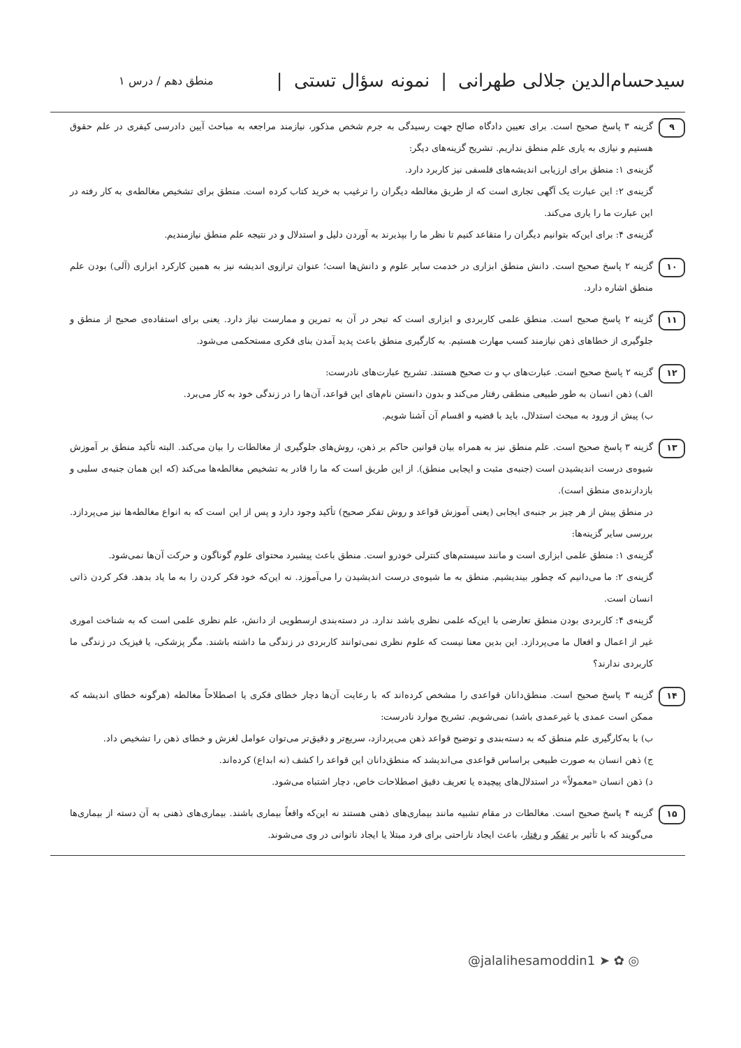سیدحسام‌الدین جلالی طهرانی | نمونه سؤال تستی | منطق دهم / درس ۱
۹
گزینه ۳ پاسخ صحیح است. برای تعیین دادگاه صالح جهت رسیدگی به جرم شخص مذکور، نیازمند مراجعه به مباحث آیین دادرسی کیفری در علم حقوق هستیم و نیازی به یاری علم منطق نداریم. تشریح گزینه‌های دیگر:
گزینه‌ی ۱: منطق برای ارزیابی اندیشه‌های فلسفی نیز کاربرد دارد.
گزینه‌ی ۲: این عبارت یک آگهی تجاری است که از طریق مغالطه دیگران را ترغیب به خرید کتاب کرده است. منطق برای تشخیص مغالطه‌ی به کار رفته در این عبارت ما را یاری می‌کند.
گزینه‌ی ۴: برای این‌که بتوانیم دیگران را متقاعد کنیم تا نظر ما را بپذیرند به آوردن دلیل و استدلال و در نتیجه علم منطق نیازمندیم.
۱۰
گزینه ۲ پاسخ صحیح است. دانش منطق ابزاری در خدمت سایر علوم و دانش‌ها است؛ عنوان ترازوی اندیشه نیز به همین کارکرد ابزاری (آلی) بودن علم منطق اشاره دارد.
۱۱
گزینه ۲ پاسخ صحیح است. منطق علمی کاربردی و ابزاری است که تبحر در آن به تمرین و ممارست نیاز دارد. یعنی برای استفاده‌ی صحیح از منطق و جلوگیری از خطاهای ذهن نیازمند کسب مهارت هستیم. به کارگیری منطق باعث پدید آمدن بنای فکری مستحکمی می‌شود.
۱۲
گزینه ۲ پاسخ صحیح است. عبارت‌های پ و ت صحیح هستند. تشریح عبارت‌های نادرست:
الف) ذهن انسان به طور طبیعی منطقی رفتار می‌کند و بدون دانستن نام‌های این قواعد، آن‌ها را در زندگی خود به کار می‌برد.
ب) پیش از ورود به مبحث استدلال، باید با قضیه و اقسام آن آشنا شویم.
۱۳
گزینه ۳ پاسخ صحیح است. علم منطق نیز به همراه بیان قوانین حاکم بر ذهن، روش‌های جلوگیری از مغالطات را بیان می‌کند. البته تأکید منطق بر آموزش شیوه‌ی درست اندیشیدن است (جنبه‌ی مثبت و ایجابی منطق). از این طریق است که ما را قادر به تشخیص مغالطه‌ها می‌کند (که این همان جنبه‌ی سلبی و بازدارنده‌ی منطق است).
در منطق پیش از هر چیز بر جنبه‌ی ایجابی (یعنی آموزش قواعد و روش تفکر صحیح) تأکید وجود دارد و پس از این است که به انواع مغالطه‌ها نیز می‌پردازد. بررسی سایر گزینه‌ها:
گزینه‌ی ۱: منطق علمی ابزاری است و مانند سیستم‌های کنترلی خودرو است. منطق باعث پیشبرد محتوای علوم گوناگون و حرکت آن‌ها نمی‌شود.
گزینه‌ی ۲: ما می‌دانیم که چطور بیندیشیم. منطق به ما شیوه‌ی درست اندیشیدن را می‌آموزد. نه این‌که خود فکر کردن را به ما یاد بدهد. فکر کردن ذاتی انسان است.
گزینه‌ی ۴: کاربردی بودن منطق تعارضی با این‌که علمی نظری باشد ندارد. در دسته‌بندی ارسطویی از دانش، علم نظری علمی است که به شناخت اموری غیر از اعمال و افعال ما می‌پردازد. این بدین معنا نیست که علوم نظری نمی‌توانند کاربردی در زندگی ما داشته باشند. مگر پزشکی، یا فیزیک در زندگی ما کاربردی ندارند؟
۱۴
گزینه ۳ پاسخ صحیح است. منطق‌دانان قواعدی را مشخص کرده‌اند که با رعایت آن‌ها دچار خطای فکری یا اصطلاحاً مغالطه (هرگونه خطای اندیشه که ممکن است عمدی یا غیرعمدی باشد) نمی‌شویم. تشریح موارد نادرست:
ب) با به‌کارگیری علم منطق که به دسته‌بندی و توضیح قواعد ذهن می‌پردازد، سریع‌تر و دقیق‌تر می‌توان عوامل لغزش و خطای ذهن را تشخیص داد.
ج) ذهن انسان به صورت طبیعی براساس قواعدی می‌اندیشد که منطق‌دانان این قواعد را کشف (نه ابداع) کرده‌اند.
د) ذهن انسان «معمولاً» در استدلال‌های پیچیده یا تعریف دقیق اصطلاحات خاص، دچار اشتباه می‌شود.
۱۵
گزینه ۴ پاسخ صحیح است. مغالطات در مقام تشبیه مانند بیماری‌های ذهنی هستند نه این‌که واقعاً بیماری باشند. بیماری‌های ذهنی به آن دسته از بیماری‌ها می‌گویند که با تأثیر بر تفکر و رفتار، باعث ایجاد ناراحتی برای فرد مبتلا یا ایجاد ناتوانی در وی می‌شوند.
@jalalihesamoddin1 ➤ ✿ ◎